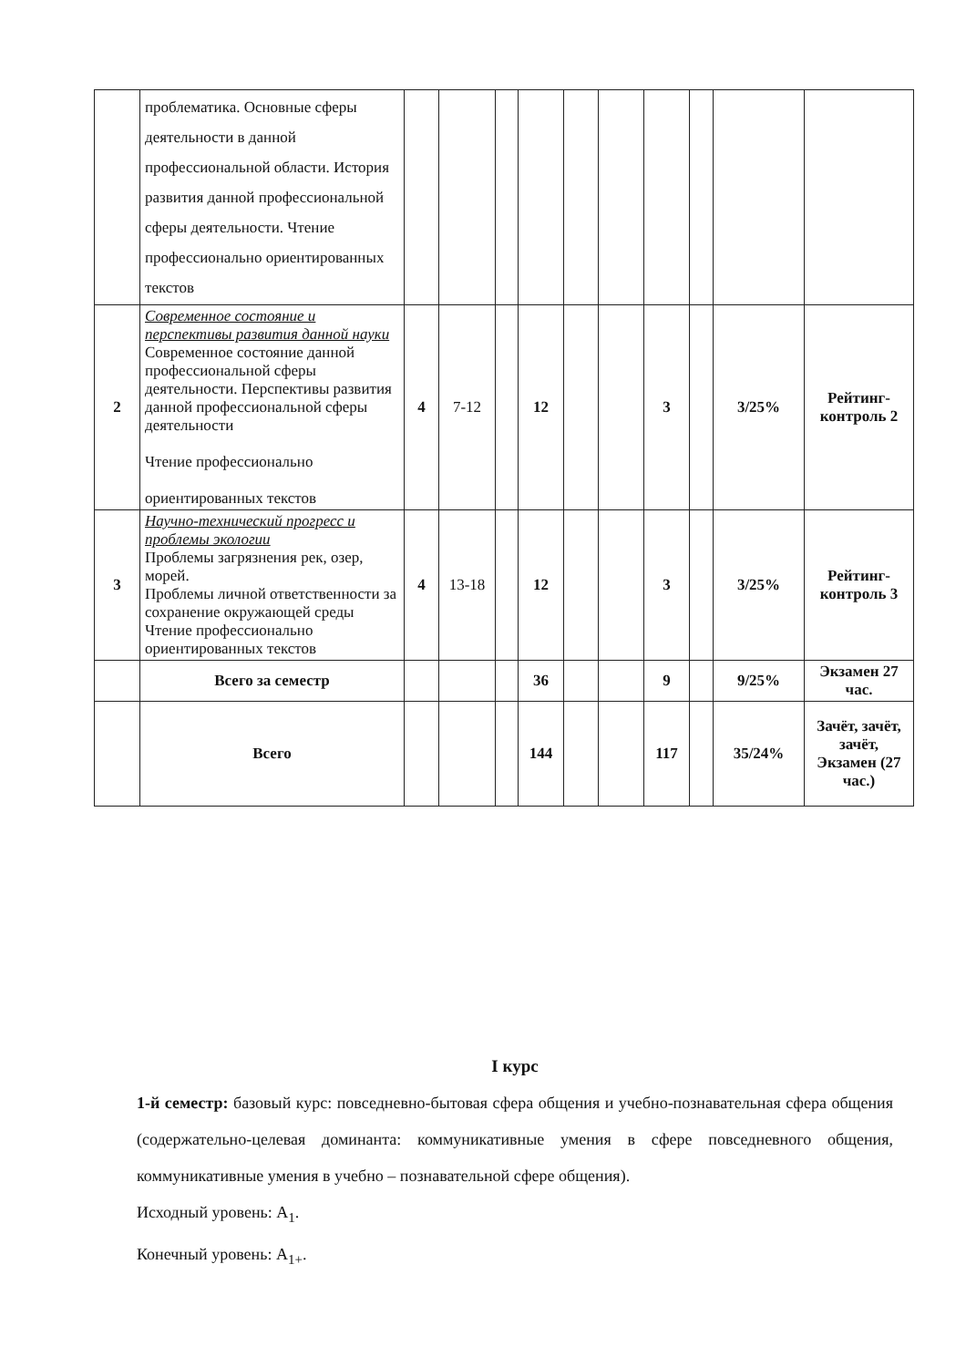| | проблематика. Основные сферы деятельности в данной профессиональной области. История развития данной профессиональной сферы деятельности. Чтение профессионально ориентированных текстов | | | | | | | | | | |
| 2 | Современное состояние и перспективы развития данной науки Современное состояние данной профессиональной сферы деятельности. Перспективы развития данной профессиональной сферы деятельности Чтение профессионально ориентированных текстов | 4 | 7-12 | | 12 | | | 3 | | 3/25% | Рейтинг-контроль 2 |
| 3 | Научно-технический прогресс и проблемы экологии Проблемы загрязнения рек, озер, морей. Проблемы личной ответственности за сохранение окружающей среды Чтение профессионально ориентированных текстов | 4 | 13-18 | | 12 | | | 3 | | 3/25% | Рейтинг-контроль 3 |
| | Всего за семестр | | | | 36 | | | 9 | | 9/25% | Экзамен 27 час. |
| | Всего | | | | 144 | | | 117 | | 35/24% | Зачёт, зачёт, зачёт, Экзамен (27 час.) |
I курс
1-й семестр: базовый курс: повседневно-бытовая сфера общения и учебно-познавательная сфера общения (содержательно-целевая доминанта: коммуникативные умения в сфере повседневного общения, коммуникативные умения в учебно – познавательной сфере общения).
Исходный уровень: A<sub>1</sub>.
Конечный уровень: A<sub>1+</sub>.